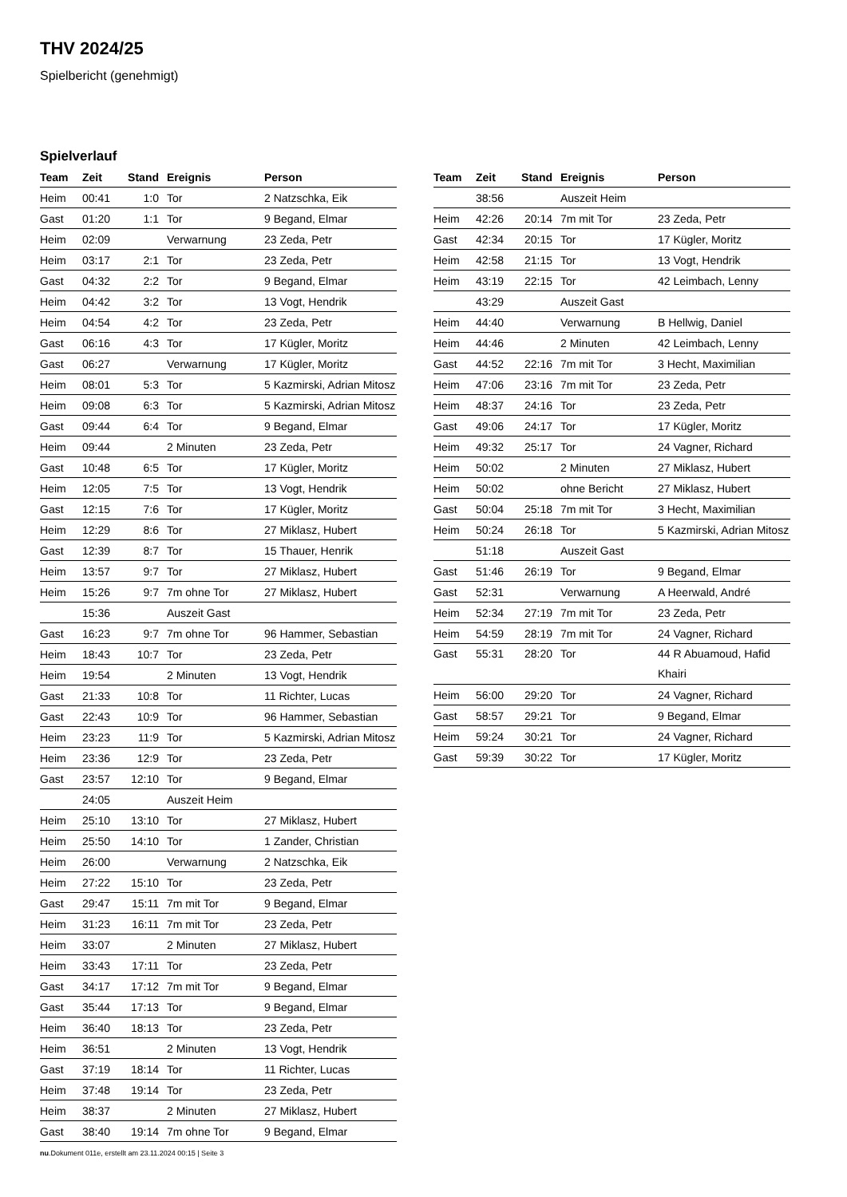THV 2024/25
Spielbericht (genehmigt)
Spielverlauf
| Team | Zeit | Stand | Ereignis | Person |
| --- | --- | --- | --- | --- |
| Heim | 00:41 | 1:0 | Tor | 2 Natzschka, Eik |
| Gast | 01:20 | 1:1 | Tor | 9 Begand, Elmar |
| Heim | 02:09 | | Verwarnung | 23 Zeda, Petr |
| Heim | 03:17 | 2:1 | Tor | 23 Zeda, Petr |
| Gast | 04:32 | 2:2 | Tor | 9 Begand, Elmar |
| Heim | 04:42 | 3:2 | Tor | 13 Vogt, Hendrik |
| Heim | 04:54 | 4:2 | Tor | 23 Zeda, Petr |
| Gast | 06:16 | 4:3 | Tor | 17 Kügler, Moritz |
| Gast | 06:27 | | Verwarnung | 17 Kügler, Moritz |
| Heim | 08:01 | 5:3 | Tor | 5 Kazmirski, Adrian Mitosz |
| Heim | 09:08 | 6:3 | Tor | 5 Kazmirski, Adrian Mitosz |
| Gast | 09:44 | 6:4 | Tor | 9 Begand, Elmar |
| Heim | 09:44 | | 2 Minuten | 23 Zeda, Petr |
| Gast | 10:48 | 6:5 | Tor | 17 Kügler, Moritz |
| Heim | 12:05 | 7:5 | Tor | 13 Vogt, Hendrik |
| Gast | 12:15 | 7:6 | Tor | 17 Kügler, Moritz |
| Heim | 12:29 | 8:6 | Tor | 27 Miklasz, Hubert |
| Gast | 12:39 | 8:7 | Tor | 15 Thauer, Henrik |
| Heim | 13:57 | 9:7 | Tor | 27 Miklasz, Hubert |
| Heim | 15:26 | 9:7 | 7m ohne Tor | 27 Miklasz, Hubert |
| | 15:36 | | Auszeit Gast | |
| Gast | 16:23 | 9:7 | 7m ohne Tor | 96 Hammer, Sebastian |
| Heim | 18:43 | 10:7 | Tor | 23 Zeda, Petr |
| Heim | 19:54 | | 2 Minuten | 13 Vogt, Hendrik |
| Gast | 21:33 | 10:8 | Tor | 11 Richter, Lucas |
| Gast | 22:43 | 10:9 | Tor | 96 Hammer, Sebastian |
| Heim | 23:23 | 11:9 | Tor | 5 Kazmirski, Adrian Mitosz |
| Heim | 23:36 | 12:9 | Tor | 23 Zeda, Petr |
| Gast | 23:57 | 12:10 | Tor | 9 Begand, Elmar |
| | 24:05 | | Auszeit Heim | |
| Heim | 25:10 | 13:10 | Tor | 27 Miklasz, Hubert |
| Heim | 25:50 | 14:10 | Tor | 1 Zander, Christian |
| Heim | 26:00 | | Verwarnung | 2 Natzschka, Eik |
| Heim | 27:22 | 15:10 | Tor | 23 Zeda, Petr |
| Gast | 29:47 | 15:11 | 7m mit Tor | 9 Begand, Elmar |
| Heim | 31:23 | 16:11 | 7m mit Tor | 23 Zeda, Petr |
| Heim | 33:07 | | 2 Minuten | 27 Miklasz, Hubert |
| Heim | 33:43 | 17:11 | Tor | 23 Zeda, Petr |
| Gast | 34:17 | 17:12 | 7m mit Tor | 9 Begand, Elmar |
| Gast | 35:44 | 17:13 | Tor | 9 Begand, Elmar |
| Heim | 36:40 | 18:13 | Tor | 23 Zeda, Petr |
| Heim | 36:51 | | 2 Minuten | 13 Vogt, Hendrik |
| Gast | 37:19 | 18:14 | Tor | 11 Richter, Lucas |
| Heim | 37:48 | 19:14 | Tor | 23 Zeda, Petr |
| Heim | 38:37 | | 2 Minuten | 27 Miklasz, Hubert |
| Gast | 38:40 | 19:14 | 7m ohne Tor | 9 Begand, Elmar |
| Team | Zeit | Stand | Ereignis | Person |
| --- | --- | --- | --- | --- |
| | 38:56 | | Auszeit Heim | |
| Heim | 42:26 | 20:14 | 7m mit Tor | 23 Zeda, Petr |
| Gast | 42:34 | 20:15 | Tor | 17 Kügler, Moritz |
| Heim | 42:58 | 21:15 | Tor | 13 Vogt, Hendrik |
| Heim | 43:19 | 22:15 | Tor | 42 Leimbach, Lenny |
| | 43:29 | | Auszeit Gast | |
| Heim | 44:40 | | Verwarnung | B Hellwig, Daniel |
| Heim | 44:46 | | 2 Minuten | 42 Leimbach, Lenny |
| Gast | 44:52 | 22:16 | 7m mit Tor | 3 Hecht, Maximilian |
| Heim | 47:06 | 23:16 | 7m mit Tor | 23 Zeda, Petr |
| Heim | 48:37 | 24:16 | Tor | 23 Zeda, Petr |
| Gast | 49:06 | 24:17 | Tor | 17 Kügler, Moritz |
| Heim | 49:32 | 25:17 | Tor | 24 Vagner, Richard |
| Heim | 50:02 | | 2 Minuten | 27 Miklasz, Hubert |
| Heim | 50:02 | | ohne Bericht | 27 Miklasz, Hubert |
| Gast | 50:04 | 25:18 | 7m mit Tor | 3 Hecht, Maximilian |
| Heim | 50:24 | 26:18 | Tor | 5 Kazmirski, Adrian Mitosz |
| | 51:18 | | Auszeit Gast | |
| Gast | 51:46 | 26:19 | Tor | 9 Begand, Elmar |
| Gast | 52:31 | | Verwarnung | A Heerwald, André |
| Heim | 52:34 | 27:19 | 7m mit Tor | 23 Zeda, Petr |
| Heim | 54:59 | 28:19 | 7m mit Tor | 24 Vagner, Richard |
| Gast | 55:31 | 28:20 | Tor | 44 R Abuamoud, Hafid Khairi |
| Heim | 56:00 | 29:20 | Tor | 24 Vagner, Richard |
| Gast | 58:57 | 29:21 | Tor | 9 Begand, Elmar |
| Heim | 59:24 | 30:21 | Tor | 24 Vagner, Richard |
| Gast | 59:39 | 30:22 | Tor | 17 Kügler, Moritz |
nu.Dokument 011e, erstellt am 23.11.2024 00:15 | Seite 3